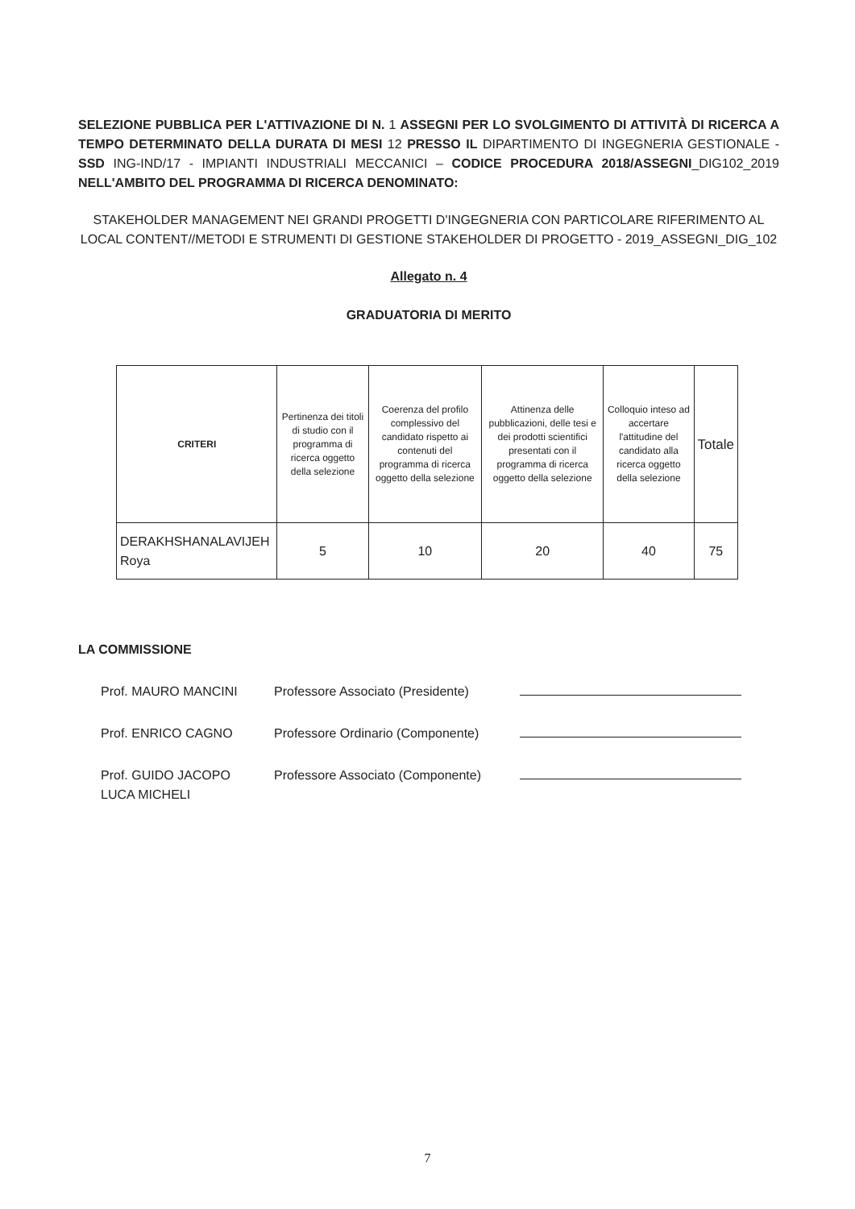SELEZIONE PUBBLICA PER L'ATTIVAZIONE DI N. 1 ASSEGNI PER LO SVOLGIMENTO DI ATTIVITÀ DI RICERCA A TEMPO DETERMINATO DELLA DURATA DI MESI 12 PRESSO IL DIPARTIMENTO DI INGEGNERIA GESTIONALE - SSD ING-IND/17 - IMPIANTI INDUSTRIALI MECCANICI – CODICE PROCEDURA 2018/ASSEGNI_DIG102_2019 NELL'AMBITO DEL PROGRAMMA DI RICERCA DENOMINATO:
STAKEHOLDER MANAGEMENT NEI GRANDI PROGETTI D'INGEGNERIA CON PARTICOLARE RIFERIMENTO AL LOCAL CONTENT//METODI E STRUMENTI DI GESTIONE STAKEHOLDER DI PROGETTO - 2019_ASSEGNI_DIG_102
Allegato n. 4
GRADUATORIA DI MERITO
| CRITERI | Pertinenza dei titoli di studio con il programma di ricerca oggetto della selezione | Coerenza del profilo complessivo del candidato rispetto ai contenuti del programma di ricerca oggetto della selezione | Attinenza delle pubblicazioni, delle tesi e dei prodotti scientifici presentati con il programma di ricerca oggetto della selezione | Colloquio inteso ad accertare l'attitudine del candidato alla ricerca oggetto della selezione | Totale |
| --- | --- | --- | --- | --- | --- |
| DERAKHSHANALAVIJEH Roya | 5 | 10 | 20 | 40 | 75 |
LA COMMISSIONE
Prof. MAURO MANCINI Professore Associato (Presidente)
Prof. ENRICO CAGNO Professore Ordinario (Componente)
Prof. GUIDO JACOPO
LUCA MICHELI
Professore Associato (Componente)
7